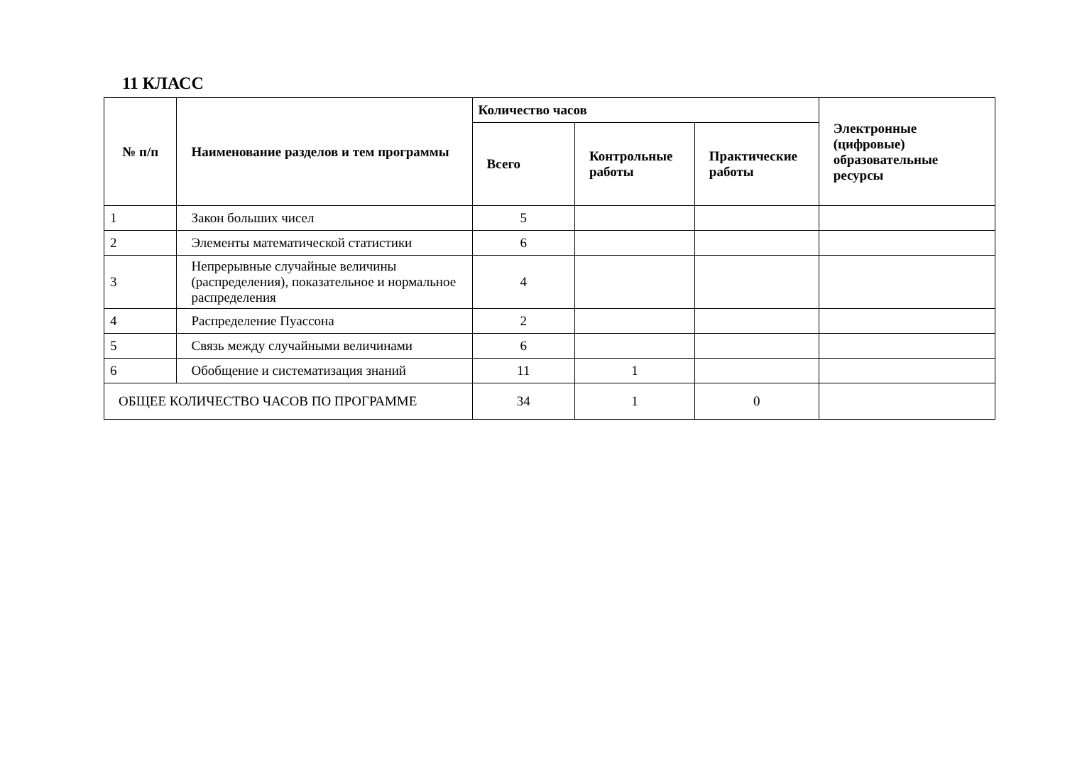11 КЛАСС
| № п/п | Наименование разделов и тем программы | Количество часов | | | Электронные (цифровые) образовательные ресурсы |
| --- | --- | --- | --- | --- | --- |
| | | Всего | Контрольные работы | Практические работы | |
| 1 | Закон больших чисел | 5 | | | |
| 2 | Элементы математической статистики | 6 | | | |
| 3 | Непрерывные случайные величины (распределения), показательное и нормальное распределения | 4 | | | |
| 4 | Распределение Пуассона | 2 | | | |
| 5 | Связь между случайными величинами | 6 | | | |
| 6 | Обобщение и систематизация знаний | 11 | 1 | | |
| ОБЩЕЕ КОЛИЧЕСТВО ЧАСОВ ПО ПРОГРАММЕ | | 34 | 1 | 0 | |